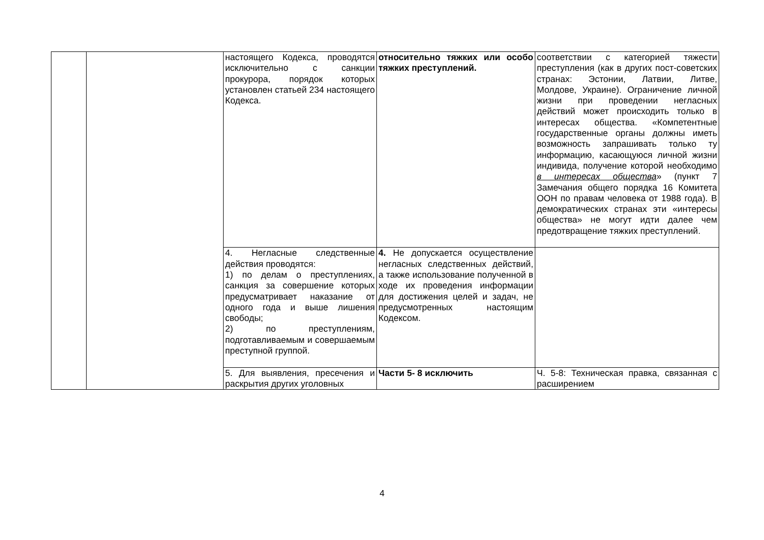| | | настоящего Кодекса, проводятся исключительно с санкции прокурора, порядок которых установлен статьей 234 настоящего Кодекса. | относительно тяжких или особо тяжких преступлений. | соответствии с категорией тяжести преступления (как в других пост-советских странах: Эстонии, Латвии, Литве, Молдове, Украине). Ограничение личной жизни при проведении негласных действий может происходить только в интересах общества. «Компетентные государственные органы должны иметь возможность запрашивать только ту информацию, касающуюся личной жизни индивида, получение которой необходимо в интересах общества » (пункт 7 Замечания общего порядка 16 Комитета ООН по правам человека от 1988 года). В демократических странах эти «интересы общества» не могут идти далее чем предотвращение тяжких преступлений. |
| | | 4. Негласные следственные действия проводятся: 1) по делам о преступлениях, санкция за совершение которых предусматривает наказание от одного года и выше лишения свободы; 2) по преступлениям, подготавливаемым и совершаемым преступной группой. | 4. Не допускается осуществление негласных следственных действий, а также использование полученной в ходе их проведения информации для достижения целей и задач, не предусмотренных настоящим Кодексом. | |
| | | 5. Для выявления, пресечения и раскрытия других уголовных | Части 5- 8 исключить | Ч. 5-8: Техническая правка, связанная с расширением |
4